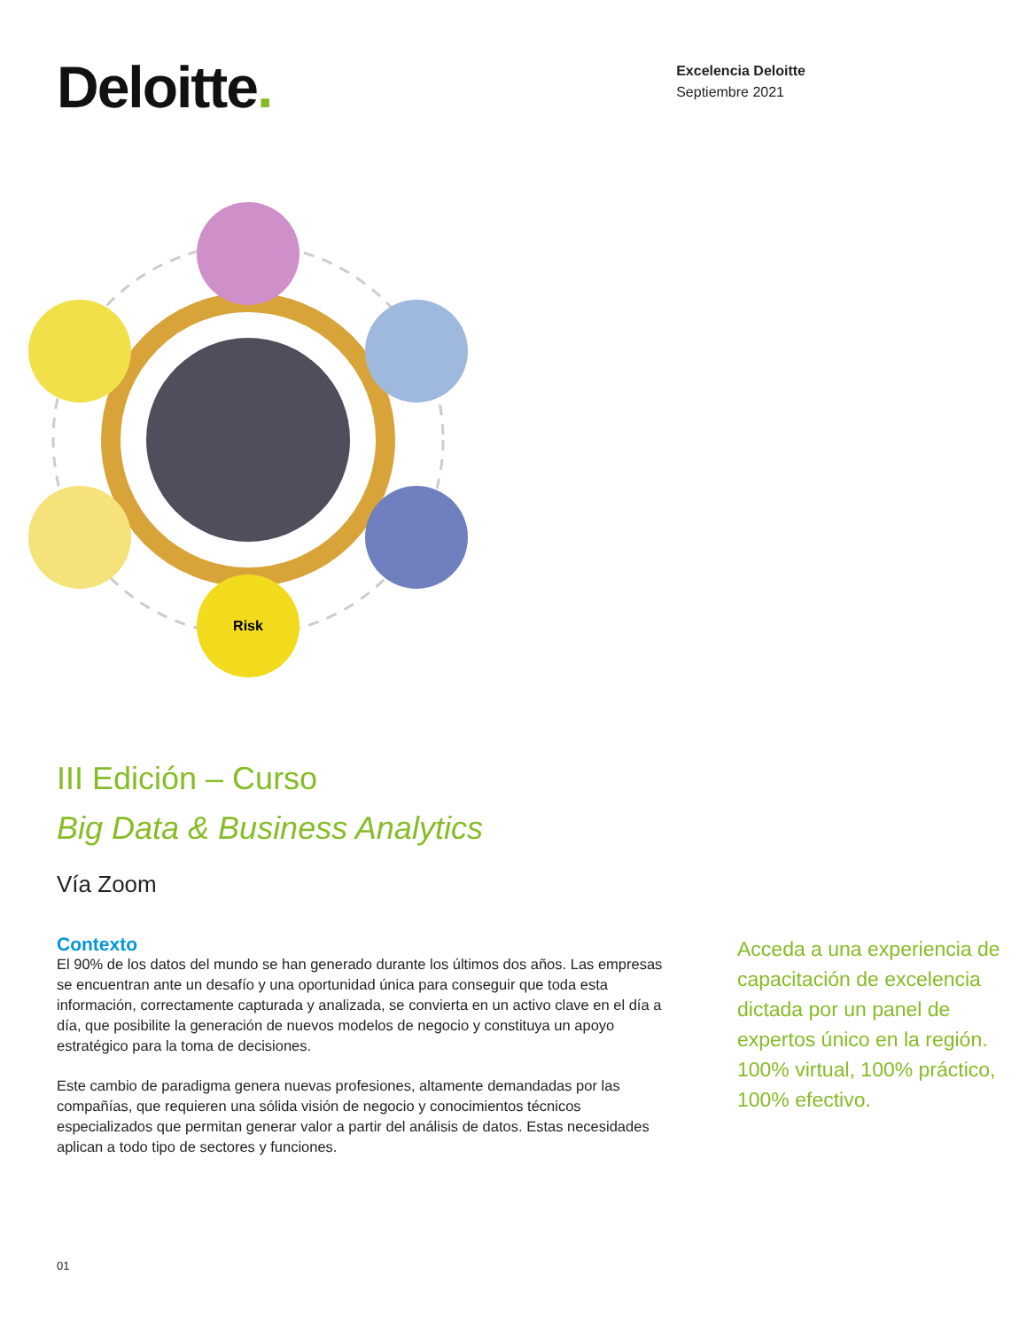Deloitte.
Excelencia Deloitte
Septiembre 2021
Risk
III Edición – Curso
Big Data & Business Analytics
Vía Zoom
Contexto
El 90% de los datos del mundo se han generado durante los últimos dos años. Las empresas se encuentran ante un desafío y una oportunidad única para conseguir que toda esta información, correctamente capturada y analizada, se convierta en un activo clave en el día a día, que posibilite la generación de nuevos modelos de negocio y constituya un apoyo estratégico para la toma de decisiones.
Este cambio de paradigma genera nuevas profesiones, altamente demandadas por las compañías, que requieren una sólida visión de negocio y conocimientos técnicos especializados que permitan generar valor a partir del análisis de datos. Estas necesidades aplican a todo tipo de sectores y funciones.
Acceda a una experiencia de capacitación de excelencia dictada por un panel de expertos único en la región. 100% virtual, 100% práctico, 100% efectivo.
01